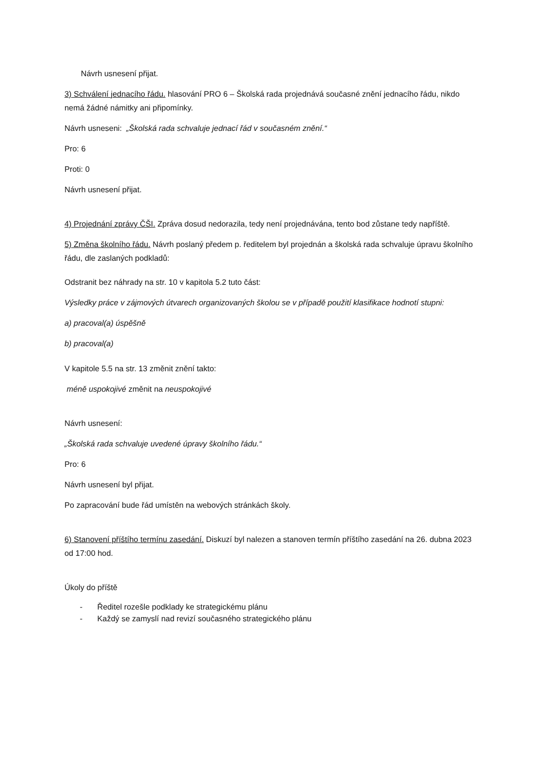Návrh usnesení přijat.
3) Schválení jednacího řádu. hlasování PRO 6 – Školská rada projednává současné znění jednacího řádu, nikdo nemá žádné námitky ani připomínky.
Návrh usneseni: „Školská rada schvaluje jednací řád v současném znění.“
Pro: 6
Proti: 0
Návrh usnesení přijat.
4) Projednání zprávy ČŠI. Zpráva dosud nedorazila, tedy není projednávána, tento bod zůstane tedy napříště.
5) Změna školního řádu. Návrh poslaný předem p. ředitelem byl projednán a školská rada schvaluje úpravu školního řádu, dle zaslaných podkladů:
Odstranit bez náhrady na str. 10 v kapitola 5.2 tuto část:
Výsledky práce v zájmových útvarech organizovaných školou se v případě použití klasifikace hodnotí stupni:
a) pracoval(a) úspěšně
b) pracoval(a)
V kapitole 5.5 na str. 13 změnit znění takto:
méně uspokojivé změnit na neuspokojivé
Návrh usnesení:
„Školská rada schvaluje uvedené úpravy školního řádu.“
Pro: 6
Návrh usnesení byl přijat.
Po zapracování bude řád umístěn na webových stránkách školy.
6) Stanovení příštího termínu zasedání. Diskuzí byl nalezen a stanoven termín příštího zasedání na 26. dubna 2023 od 17:00 hod.
Úkoly do příště
- Ředitel rozešle podklady ke strategickému plánu
- Každý se zamyslí nad revizí současného strategického plánu